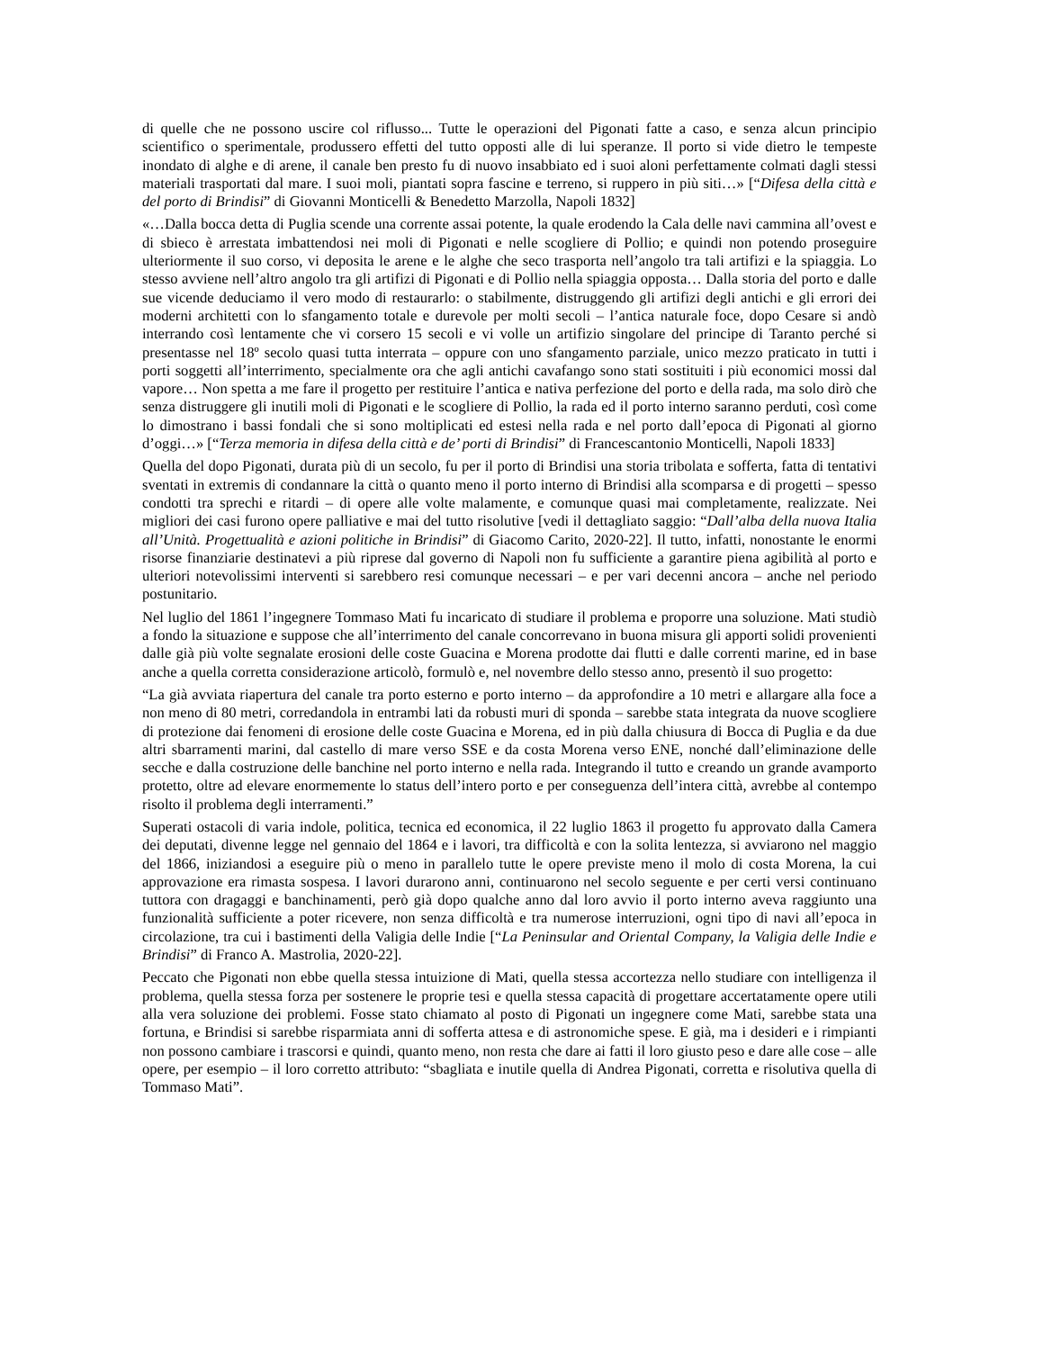di quelle che ne possono uscire col riflusso... Tutte le operazioni del Pigonati fatte a caso, e senza alcun principio scientifico o sperimentale, produssero effetti del tutto opposti alle di lui speranze. Il porto si vide dietro le tempeste inondato di alghe e di arene, il canale ben presto fu di nuovo insabbiato ed i suoi aloni perfettamente colmati dagli stessi materiali trasportati dal mare. I suoi moli, piantati sopra fascine e terreno, si ruppero in più siti…» [“Difesa della città e del porto di Brindisi” di Giovanni Monticelli & Benedetto Marzolla, Napoli 1832]
«…Dalla bocca detta di Puglia scende una corrente assai potente, la quale erodendo la Cala delle navi cammina all’ovest e di sbieco è arrestata imbattendosi nei moli di Pigonati e nelle scogliere di Pollio; e quindi non potendo proseguire ulteriormente il suo corso, vi deposita le arene e le alghe che seco trasporta nell’angolo tra tali artifizi e la spiaggia. Lo stesso avviene nell’altro angolo tra gli artifizi di Pigonati e di Pollio nella spiaggia opposta… Dalla storia del porto e dalle sue vicende deduciamo il vero modo di restaurarlo: o stabilmente, distruggendo gli artifizi degli antichi e gli errori dei moderni architetti con lo sfangamento totale e durevole per molti secoli – l’antica naturale foce, dopo Cesare si andò interrando così lentamente che vi corsero 15 secoli e vi volle un artifizio singolare del principe di Taranto perché si presentasse nel 18º secolo quasi tutta interrata – oppure con uno sfangamento parziale, unico mezzo praticato in tutti i porti soggetti all’interrimento, specialmente ora che agli antichi cavafango sono stati sostituiti i più economici mossi dal vapore… Non spetta a me fare il progetto per restituire l’antica e nativa perfezione del porto e della rada, ma solo dirò che senza distruggere gli inutili moli di Pigonati e le scogliere di Pollio, la rada ed il porto interno saranno perduti, così come lo dimostrano i bassi fondali che si sono moltiplicati ed estesi nella rada e nel porto dall’epoca di Pigonati al giorno d’oggi…» [“Terza memoria in difesa della città e de’ porti di Brindisi” di Francescantonio Monticelli, Napoli 1833]
Quella del dopo Pigonati, durata più di un secolo, fu per il porto di Brindisi una storia tribolata e sofferta, fatta di tentativi sventati in extremis di condannare la città o quanto meno il porto interno di Brindisi alla scomparsa e di progetti – spesso condotti tra sprechi e ritardi – di opere alle volte malamente, e comunque quasi mai completamente, realizzate. Nei migliori dei casi furono opere palliative e mai del tutto risolutive [vedi il dettagliato saggio: “Dall’alba della nuova Italia all’Unità. Progettualità e azioni politiche in Brindisi” di Giacomo Carito, 2020-22]. Il tutto, infatti, nonostante le enormi risorse finanziarie destinatevi a più riprese dal governo di Napoli non fu sufficiente a garantire piena agibilità al porto e ulteriori notevolissimi interventi si sarebbero resi comunque necessari – e per vari decenni ancora – anche nel periodo postunitario.
Nel luglio del 1861 l’ingegnere Tommaso Mati fu incaricato di studiare il problema e proporre una soluzione. Mati studiò a fondo la situazione e suppose che all’interrimento del canale concorrevano in buona misura gli apporti solidi provenienti dalle già più volte segnalate erosioni delle coste Guacina e Morena prodotte dai flutti e dalle correnti marine, ed in base anche a quella corretta considerazione articolò, formulò e, nel novembre dello stesso anno, presentò il suo progetto:
“La già avviata riapertura del canale tra porto esterno e porto interno – da approfondire a 10 metri e allargare alla foce a non meno di 80 metri, corredandola in entrambi lati da robusti muri di sponda – sarebbe stata integrata da nuove scogliere di protezione dai fenomeni di erosione delle coste Guacina e Morena, ed in più dalla chiusura di Bocca di Puglia e da due altri sbarramenti marini, dal castello di mare verso SSE e da costa Morena verso ENE, nonché dall’eliminazione delle secche e dalla costruzione delle banchine nel porto interno e nella rada. Integrando il tutto e creando un grande avamporto protetto, oltre ad elevare enormemente lo status dell’intero porto e per conseguenza dell’intera città, avrebbe al contempo risolto il problema degli interramenti.”
Superati ostacoli di varia indole, politica, tecnica ed economica, il 22 luglio 1863 il progetto fu approvato dalla Camera dei deputati, divenne legge nel gennaio del 1864 e i lavori, tra difficoltà e con la solita lentezza, si avviarono nel maggio del 1866, iniziandosi a eseguire più o meno in parallelo tutte le opere previste meno il molo di costa Morena, la cui approvazione era rimasta sospesa. I lavori durarono anni, continuarono nel secolo seguente e per certi versi continuano tuttora con dragaggi e banchinamenti, però già dopo qualche anno dal loro avvio il porto interno aveva raggiunto una funzionalità sufficiente a poter ricevere, non senza difficoltà e tra numerose interruzioni, ogni tipo di navi all’epoca in circolazione, tra cui i bastimenti della Valigia delle Indie [“La Peninsular and Oriental Company, la Valigia delle Indie e Brindisi” di Franco A. Mastrolia, 2020-22].
Peccato che Pigonati non ebbe quella stessa intuizione di Mati, quella stessa accortezza nello studiare con intelligenza il problema, quella stessa forza per sostenere le proprie tesi e quella stessa capacità di progettare accertatamente opere utili alla vera soluzione dei problemi. Fosse stato chiamato al posto di Pigonati un ingegnere come Mati, sarebbe stata una fortuna, e Brindisi si sarebbe risparmiata anni di sofferta attesa e di astronomiche spese. E già, ma i desideri e i rimpianti non possono cambiare i trascorsi e quindi, quanto meno, non resta che dare ai fatti il loro giusto peso e dare alle cose – alle opere, per esempio – il loro corretto attributo: “sbagliata e inutile quella di Andrea Pigonati, corretta e risolutiva quella di Tommaso Mati”.